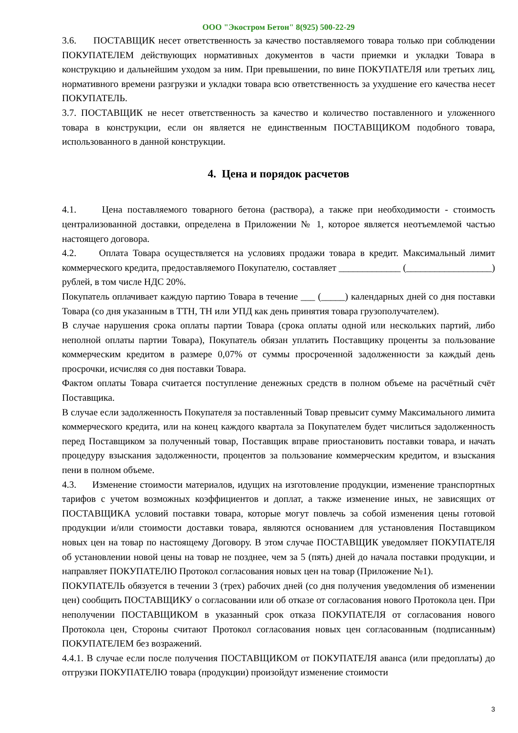ООО "Экостром Бетон" 8(925) 500-22-29
3.6. ПОСТАВЩИК несет ответственность за качество поставляемого товара только при соблюдении ПОКУПАТЕЛЕМ действующих нормативных документов в части приемки и укладки Товара в конструкцию и дальнейшим уходом за ним. При превышении, по вине ПОКУПАТЕЛЯ или третьих лиц, нормативного времени разгрузки и укладки товара всю ответственность за ухудшение его качества несет ПОКУПАТЕЛЬ.
3.7. ПОСТАВЩИК не несет ответственность за качество и количество поставленного и уложенного товара в конструкции, если он является не единственным ПОСТАВЩИКОМ подобного товара, использованного в данной конструкции.
4. Цена и порядок расчетов
4.1. Цена поставляемого товарного бетона (раствора), а также при необходимости - стоимость централизованной доставки, определена в Приложении № 1, которое является неотъемлемой частью настоящего договора.
4.2. Оплата Товара осуществляется на условиях продажи товара в кредит. Максимальный лимит коммерческого кредита, предоставляемого Покупателю, составляет _____________ (__________________) рублей, в том числе НДС 20%.
Покупатель оплачивает каждую партию Товара в течение ___ (_____) календарных дней со дня поставки Товара (со дня указанным в ТТН, ТН или УПД как день принятия товара грузополучателем).
В случае нарушения срока оплаты партии Товара (срока оплаты одной или нескольких партий, либо неполной оплаты партии Товара), Покупатель обязан уплатить Поставщику проценты за пользование коммерческим кредитом в размере 0,07% от суммы просроченной задолженности за каждый день просрочки, исчисляя со дня поставки Товара.
Фактом оплаты Товара считается поступление денежных средств в полном объеме на расчётный счёт Поставщика.
В случае если задолженность Покупателя за поставленный Товар превысит сумму Максимального лимита коммерческого кредита, или на конец каждого квартала за Покупателем будет числиться задолженность перед Поставщиком за полученный товар, Поставщик вправе приостановить поставки товара, и начать процедуру взыскания задолженности, процентов за пользование коммерческим кредитом, и взыскания пени в полном объеме.
4.3. Изменение стоимости материалов, идущих на изготовление продукции, изменение транспортных тарифов с учетом возможных коэффициентов и доплат, а также изменение иных, не зависящих от ПОСТАВЩИКА условий поставки товара, которые могут повлечь за собой изменения цены готовой продукции и/или стоимости доставки товара, являются основанием для установления Поставщиком новых цен на товар по настоящему Договору. В этом случае ПОСТАВЩИК уведомляет ПОКУПАТЕЛЯ об установлении новой цены на товар не позднее, чем за 5 (пять) дней до начала поставки продукции, и направляет ПОКУПАТЕЛЮ Протокол согласования новых цен на товар (Приложение №1).
ПОКУПАТЕЛЬ обязуется в течении 3 (трех) рабочих дней (со дня получения уведомления об изменении цен) сообщить ПОСТАВЩИКУ о согласовании или об отказе от согласования нового Протокола цен. При неполучении ПОСТАВЩИКОМ в указанный срок отказа ПОКУПАТЕЛЯ от согласования нового Протокола цен, Стороны считают Протокол согласования новых цен согласованным (подписанным) ПОКУПАТЕЛЕМ без возражений.
4.4.1. В случае если после получения ПОСТАВЩИКОМ от ПОКУПАТЕЛЯ аванса (или предоплаты) до отгрузки ПОКУПАТЕЛЮ товара (продукции) произойдут изменение стоимости
3